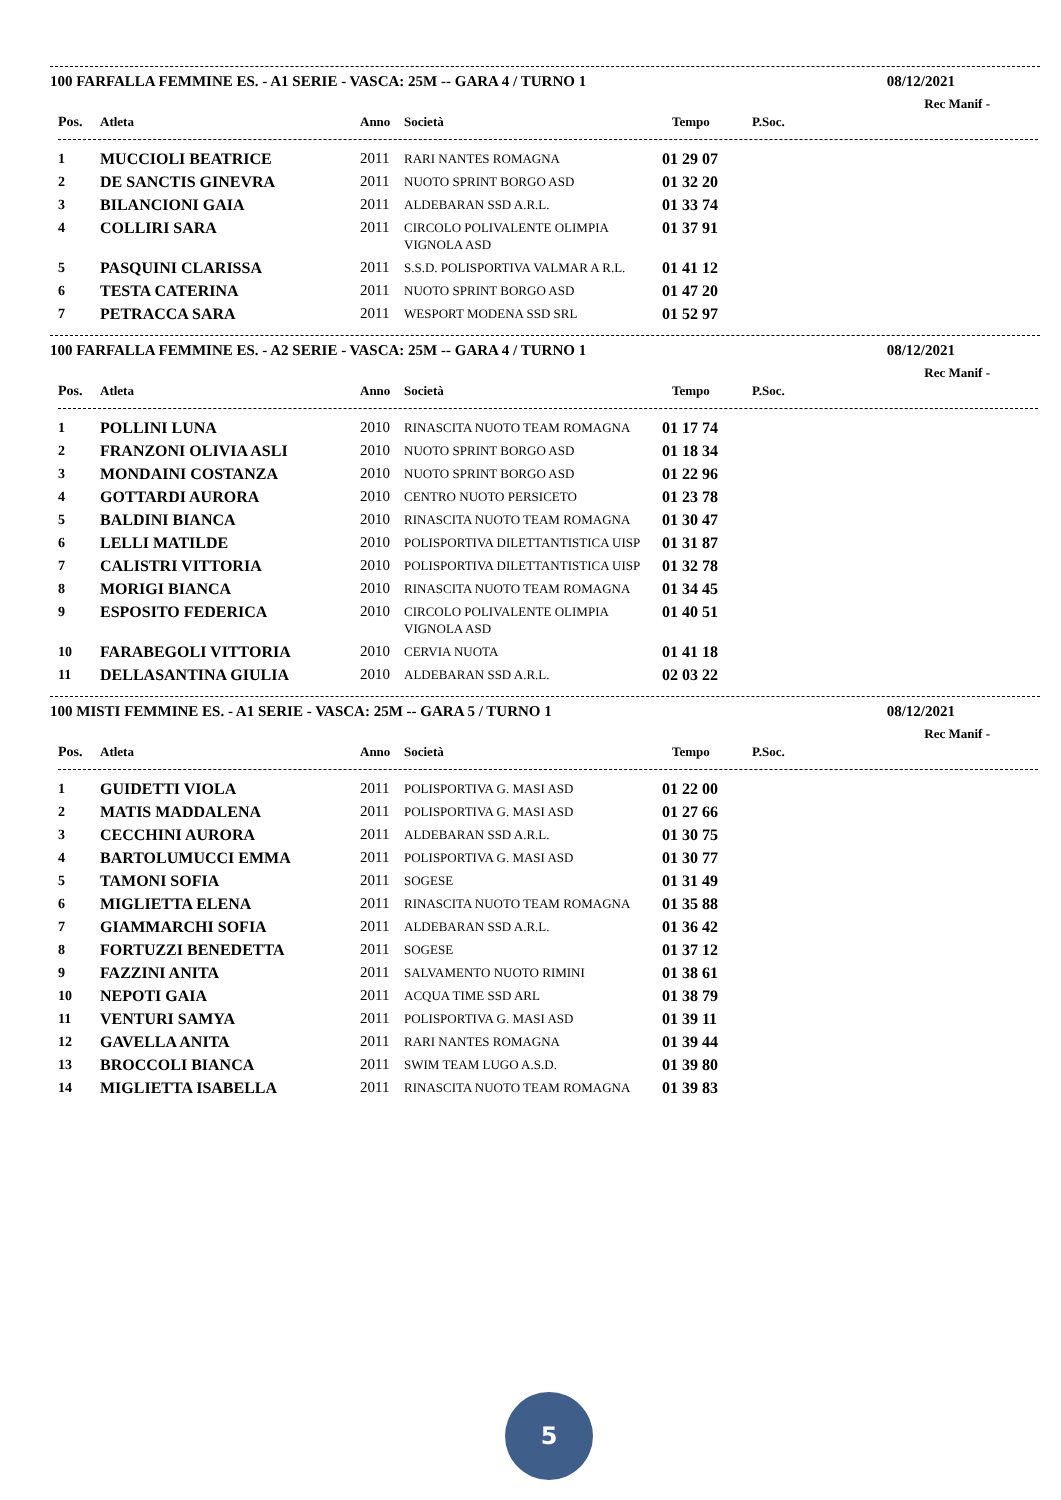100 FARFALLA FEMMINE ES. - A1 SERIE - VASCA: 25M -- GARA 4 / TURNO 1 08/12/2021
Rec Manif -
| Pos. | Atleta | Anno | Società | Tempo | P.Soc. |
| --- | --- | --- | --- | --- | --- |
| 1 | MUCCIOLI BEATRICE | 2011 | RARI NANTES ROMAGNA | 01 29 07 | |
| 2 | DE SANCTIS GINEVRA | 2011 | NUOTO SPRINT BORGO ASD | 01 32 20 | |
| 3 | BILANCIONI GAIA | 2011 | ALDEBARAN SSD A.R.L. | 01 33 74 | |
| 4 | COLLIRI SARA | 2011 | CIRCOLO POLIVALENTE OLIMPIA VIGNOLA ASD | 01 37 91 | |
| 5 | PASQUINI CLARISSA | 2011 | S.S.D. POLISPORTIVA VALMAR A R.L. | 01 41 12 | |
| 6 | TESTA CATERINA | 2011 | NUOTO SPRINT BORGO ASD | 01 47 20 | |
| 7 | PETRACCA SARA | 2011 | WESPORT MODENA SSD SRL | 01 52 97 | |
100 FARFALLA FEMMINE ES. - A2 SERIE - VASCA: 25M -- GARA 4 / TURNO 1 08/12/2021
Rec Manif -
| Pos. | Atleta | Anno | Società | Tempo | P.Soc. |
| --- | --- | --- | --- | --- | --- |
| 1 | POLLINI LUNA | 2010 | RINASCITA NUOTO TEAM ROMAGNA | 01 17 74 | |
| 2 | FRANZONI OLIVIA ASLI | 2010 | NUOTO SPRINT BORGO ASD | 01 18 34 | |
| 3 | MONDAINI COSTANZA | 2010 | NUOTO SPRINT BORGO ASD | 01 22 96 | |
| 4 | GOTTARDI AURORA | 2010 | CENTRO NUOTO PERSICETO | 01 23 78 | |
| 5 | BALDINI BIANCA | 2010 | RINASCITA NUOTO TEAM ROMAGNA | 01 30 47 | |
| 6 | LELLI MATILDE | 2010 | POLISPORTIVA DILETTANTISTICA UISP | 01 31 87 | |
| 7 | CALISTRI VITTORIA | 2010 | POLISPORTIVA DILETTANTISTICA UISP | 01 32 78 | |
| 8 | MORIGI BIANCA | 2010 | RINASCITA NUOTO TEAM ROMAGNA | 01 34 45 | |
| 9 | ESPOSITO FEDERICA | 2010 | CIRCOLO POLIVALENTE OLIMPIA VIGNOLA ASD | 01 40 51 | |
| 10 | FARABEGOLI VITTORIA | 2010 | CERVIA NUOTA | 01 41 18 | |
| 11 | DELLASANTINA GIULIA | 2010 | ALDEBARAN SSD A.R.L. | 02 03 22 | |
100 MISTI FEMMINE ES. - A1 SERIE - VASCA: 25M -- GARA 5 / TURNO 1 08/12/2021
Rec Manif -
| Pos. | Atleta | Anno | Società | Tempo | P.Soc. |
| --- | --- | --- | --- | --- | --- |
| 1 | GUIDETTI VIOLA | 2011 | POLISPORTIVA G. MASI ASD | 01 22 00 | |
| 2 | MATIS MADDALENA | 2011 | POLISPORTIVA G. MASI ASD | 01 27 66 | |
| 3 | CECCHINI AURORA | 2011 | ALDEBARAN SSD A.R.L. | 01 30 75 | |
| 4 | BARTOLUMUCCI EMMA | 2011 | POLISPORTIVA G. MASI ASD | 01 30 77 | |
| 5 | TAMONI SOFIA | 2011 | SOGESE | 01 31 49 | |
| 6 | MIGLIETTA ELENA | 2011 | RINASCITA NUOTO TEAM ROMAGNA | 01 35 88 | |
| 7 | GIAMMARCHI SOFIA | 2011 | ALDEBARAN SSD A.R.L. | 01 36 42 | |
| 8 | FORTUZZI BENEDETTA | 2011 | SOGESE | 01 37 12 | |
| 9 | FAZZINI ANITA | 2011 | SALVAMENTO NUOTO RIMINI | 01 38 61 | |
| 10 | NEPOTI GAIA | 2011 | ACQUA TIME SSD ARL | 01 38 79 | |
| 11 | VENTURI SAMYA | 2011 | POLISPORTIVA G. MASI ASD | 01 39 11 | |
| 12 | GAVELLA ANITA | 2011 | RARI NANTES ROMAGNA | 01 39 44 | |
| 13 | BROCCOLI BIANCA | 2011 | SWIM TEAM LUGO A.S.D. | 01 39 80 | |
| 14 | MIGLIETTA ISABELLA | 2011 | RINASCITA NUOTO TEAM ROMAGNA | 01 39 83 | |
5